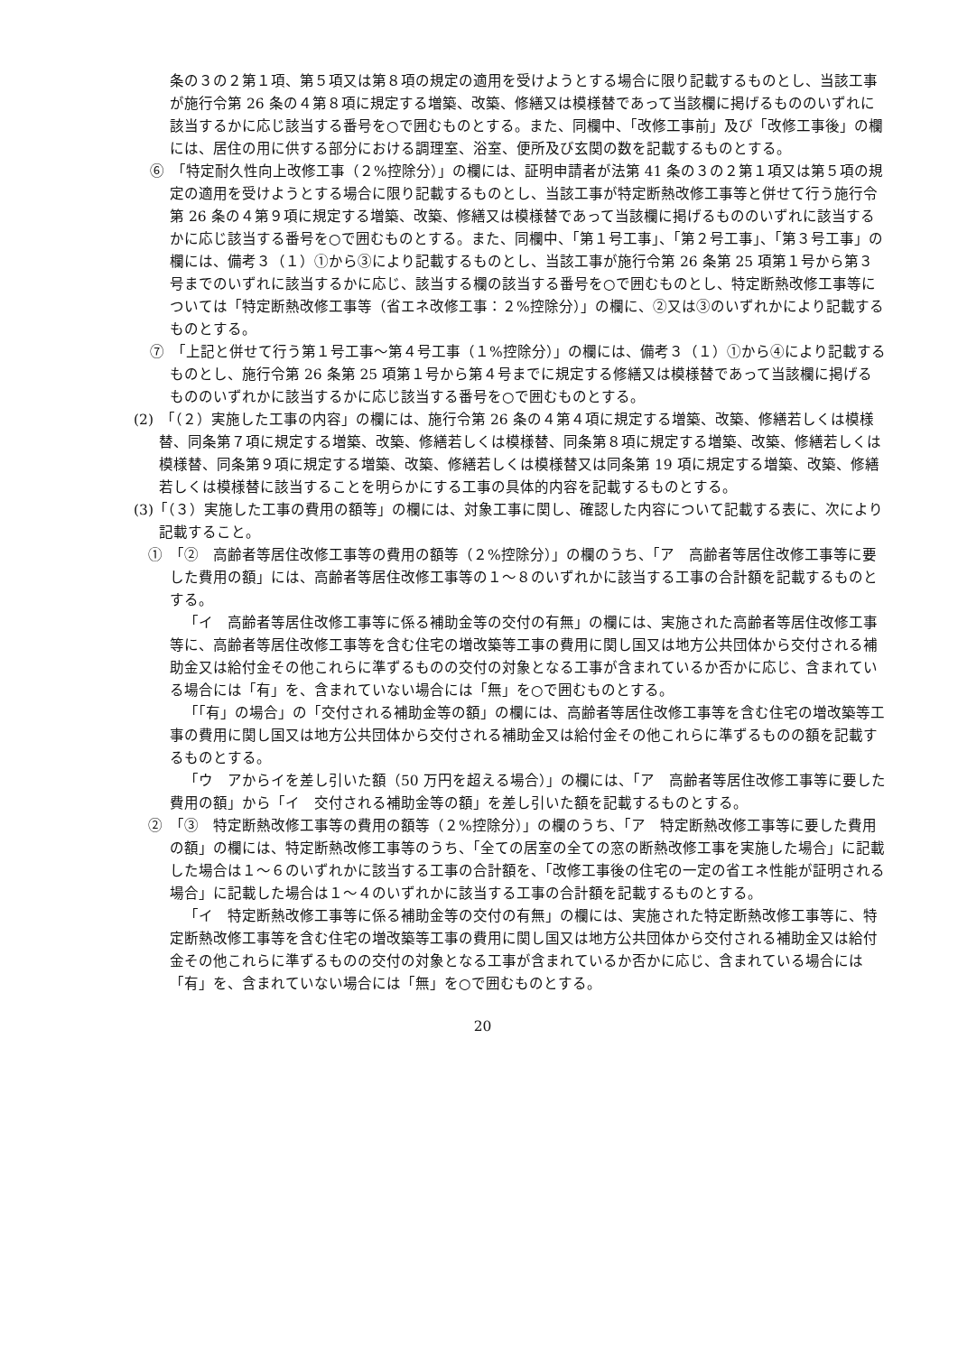条の３の２第１項、第５項又は第８項の規定の適用を受けようとする場合に限り記載するものとし、当該工事が施行令第 26 条の４第８項に規定する増築、改築、修繕又は模様替であって当該欄に掲げるもののいずれに該当するかに応じ該当する番号を○で囲むものとする。また、同欄中、「改修工事前」及び「改修工事後」の欄には、居住の用に供する部分における調理室、浴室、便所及び玄関の数を記載するものとする。
⑥　「特定耐久性向上改修工事（２%控除分）」の欄には、証明申請者が法第 41 条の３の２第１項又は第５項の規定の適用を受けようとする場合に限り記載するものとし、当該工事が特定断熱改修工事等と併せて行う施行令第 26 条の４第９項に規定する増築、改築、修繕又は模様替であって当該欄に掲げるもののいずれに該当するかに応じ該当する番号を○で囲むものとする。また、同欄中、「第１号工事」、「第２号工事」、「第３号工事」の欄には、備考３（１）①から③により記載するものとし、当該工事が施行令第 26 条第 25 項第１号から第３号までのいずれに該当するかに応じ、該当する欄の該当する番号を○で囲むものとし、特定断熱改修工事等については「特定断熱改修工事等（省エネ改修工事：２%控除分）」の欄に、②又は③のいずれかにより記載するものとする。
⑦　「上記と併せて行う第１号工事～第４号工事（１%控除分）」の欄には、備考３（１）①から④により記載するものとし、施行令第 26 条第 25 項第１号から第４号までに規定する修繕又は模様替であって当該欄に掲げるもののいずれかに該当するかに応じ該当する番号を○で囲むものとする。
(2)　「（２）実施した工事の内容」の欄には、施行令第 26 条の４第４項に規定する増築、改築、修繕若しくは模様替、同条第７項に規定する増築、改築、修繕若しくは模様替、同条第８項に規定する増築、改築、修繕若しくは模様替、同条第９項に規定する増築、改築、修繕若しくは模様替又は同条第 19 項に規定する増築、改築、修繕若しくは模様替に該当することを明らかにする工事の具体的内容を記載するものとする。
(3)「（３）実施した工事の費用の額等」の欄には、対象工事に関し、確認した内容について記載する表に、次により記載すること。
①　「②　高齢者等居住改修工事等の費用の額等（２%控除分）」の欄のうち、「ア　高齢者等居住改修工事等に要した費用の額」には、高齢者等居住改修工事等の１～８のいずれかに該当する工事の合計額を記載するものとする。
「イ　高齢者等居住改修工事等に係る補助金等の交付の有無」の欄には、実施された高齢者等居住改修工事等に、高齢者等居住改修工事等を含む住宅の増改築等工事の費用に関し国又は地方公共団体から交付される補助金又は給付金その他これらに準ずるものの交付の対象となる工事が含まれているか否かに応じ、含まれている場合には「有」を、含まれていない場合には「無」を○で囲むものとする。
「「有」の場合」の「交付される補助金等の額」の欄には、高齢者等居住改修工事等を含む住宅の増改築等工事の費用に関し国又は地方公共団体から交付される補助金又は給付金その他これらに準ずるものの額を記載するものとする。
「ウ　アからイを差し引いた額（50 万円を超える場合）」の欄には、「ア　高齢者等居住改修工事等に要した費用の額」から「イ　交付される補助金等の額」を差し引いた額を記載するものとする。
②　「③　特定断熱改修工事等の費用の額等（２%控除分）」の欄のうち、「ア　特定断熱改修工事等に要した費用の額」の欄には、特定断熱改修工事等のうち、「全ての居室の全ての窓の断熱改修工事を実施した場合」に記載した場合は１～６のいずれかに該当する工事の合計額を、「改修工事後の住宅の一定の省エネ性能が証明される場合」に記載した場合は１～４のいずれかに該当する工事の合計額を記載するものとする。
「イ　特定断熱改修工事等に係る補助金等の交付の有無」の欄には、実施された特定断熱改修工事等に、特定断熱改修工事等を含む住宅の増改築等工事の費用に関し国又は地方公共団体から交付される補助金又は給付金その他これらに準ずるものの交付の対象となる工事が含まれているか否かに応じ、含まれている場合には「有」を、含まれていない場合には「無」を○で囲むものとする。
20